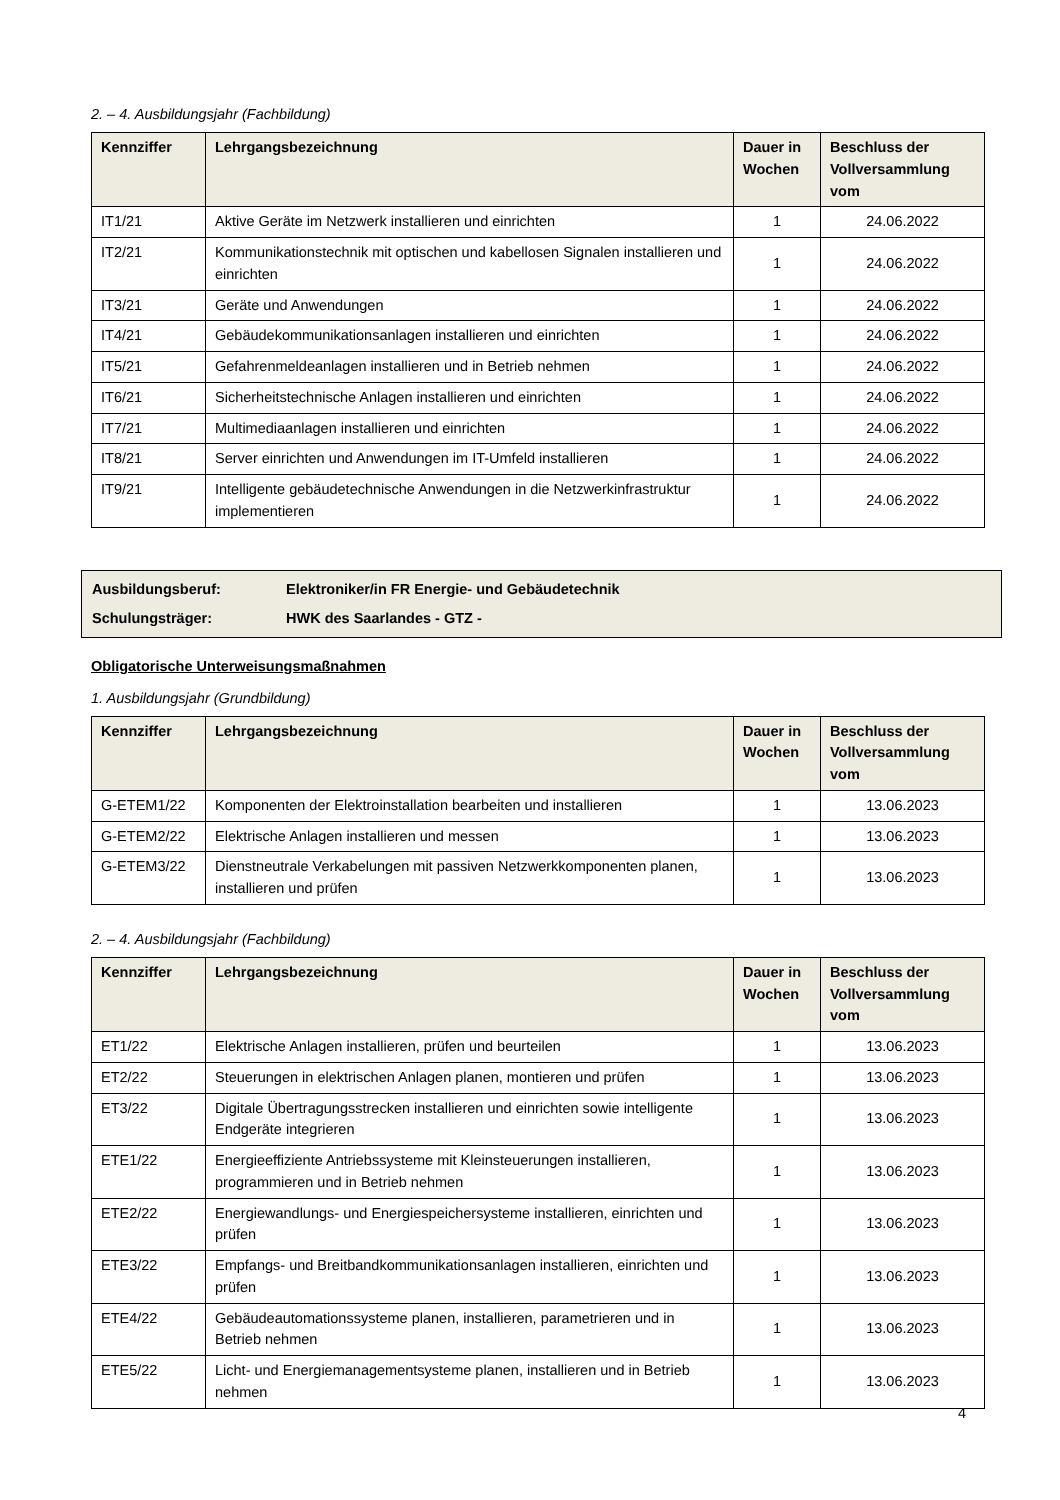2. – 4. Ausbildungsjahr (Fachbildung)
| Kennziffer | Lehrgangsbezeichnung | Dauer in Wochen | Beschluss der Vollversammlung vom |
| --- | --- | --- | --- |
| IT1/21 | Aktive Geräte im Netzwerk installieren und einrichten | 1 | 24.06.2022 |
| IT2/21 | Kommunikationstechnik mit optischen und kabellosen Signalen installieren und einrichten | 1 | 24.06.2022 |
| IT3/21 | Geräte und Anwendungen | 1 | 24.06.2022 |
| IT4/21 | Gebäudekommunikationsanlagen installieren und einrichten | 1 | 24.06.2022 |
| IT5/21 | Gefahrenmeldeanlagen installieren und in Betrieb nehmen | 1 | 24.06.2022 |
| IT6/21 | Sicherheitstechnische Anlagen installieren und einrichten | 1 | 24.06.2022 |
| IT7/21 | Multimediaanlagen installieren und einrichten | 1 | 24.06.2022 |
| IT8/21 | Server einrichten und Anwendungen im IT-Umfeld installieren | 1 | 24.06.2022 |
| IT9/21 | Intelligente gebäudetechnische Anwendungen in die Netzwerkinfrastruktur implementieren | 1 | 24.06.2022 |
Ausbildungsberuf: Elektroniker/in FR Energie- und Gebäudetechnik
Schulungsträger: HWK des Saarlandes - GTZ -
Obligatorische Unterweisungsmaßnahmen
1. Ausbildungsjahr (Grundbildung)
| Kennziffer | Lehrgangsbezeichnung | Dauer in Wochen | Beschluss der Vollversammlung vom |
| --- | --- | --- | --- |
| G-ETEM1/22 | Komponenten der Elektroinstallation bearbeiten und installieren | 1 | 13.06.2023 |
| G-ETEM2/22 | Elektrische Anlagen installieren und messen | 1 | 13.06.2023 |
| G-ETEM3/22 | Dienstneutrale Verkabelungen mit passiven Netzwerkkomponenten planen, installieren und prüfen | 1 | 13.06.2023 |
2. – 4. Ausbildungsjahr (Fachbildung)
| Kennziffer | Lehrgangsbezeichnung | Dauer in Wochen | Beschluss der Vollversammlung vom |
| --- | --- | --- | --- |
| ET1/22 | Elektrische Anlagen installieren, prüfen und beurteilen | 1 | 13.06.2023 |
| ET2/22 | Steuerungen in elektrischen Anlagen planen, montieren und prüfen | 1 | 13.06.2023 |
| ET3/22 | Digitale Übertragungsstrecken installieren und einrichten sowie intelligente Endgeräte integrieren | 1 | 13.06.2023 |
| ETE1/22 | Energieeffiziente Antriebssysteme mit Kleinsteuerungen installieren, programmieren und in Betrieb nehmen | 1 | 13.06.2023 |
| ETE2/22 | Energiewandlungs- und Energiespeichersysteme installieren, einrichten und prüfen | 1 | 13.06.2023 |
| ETE3/22 | Empfangs- und Breitbandkommunikationsanlagen installieren, einrichten und prüfen | 1 | 13.06.2023 |
| ETE4/22 | Gebäudeautomationssysteme planen, installieren, parametrieren und in Betrieb nehmen | 1 | 13.06.2023 |
| ETE5/22 | Licht- und Energiemanagementsysteme planen, installieren und in Betrieb nehmen | 1 | 13.06.2023 |
4